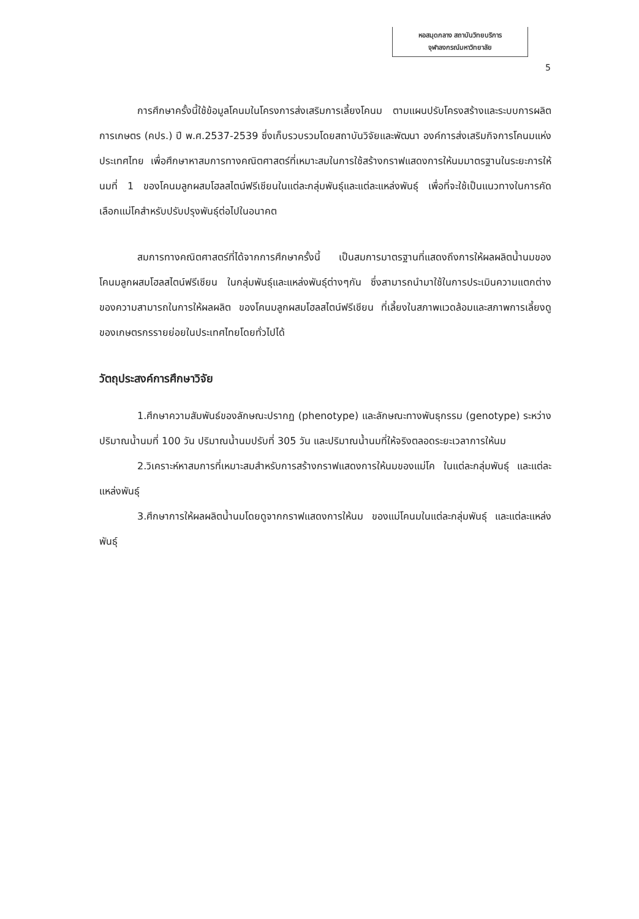หอสมุดกลาง สถาบันวิทยบริการ
จุฬาลงกรณ์มหาวิทยาลัย
5
การศึกษาครั้งนี้ใช้ข้อมูลโคนมในโครงการส่งเสริมการเลี้ยงโคนม ตามแผนปรับโครงสร้างและระบบการผลิตการเกษตร (คปร.) ปี พ.ศ.2537-2539 ซึ่งเก็บรวบรวมโดยสถาบันวิจัยและพัฒนา องค์การส่งเสริมกิจการโคนมแห่งประเทศไทย เพื่อศึกษาหาสมการทางคณิตศาสตร์ที่เหมาะสมในการใช้สร้างกราฟแสดงการให้นมมาตรฐานในระยะการให้นมที่ 1 ของโคนมลูกผสมโฮลสไตน์ฟรีเชียนในแต่ละกลุ่มพันธุ์และแต่ละแหล่งพันธุ์ เพื่อที่จะใช้เป็นแนวทางในการคัดเลือกแม่โคสำหรับปรับปรุงพันธุ์ต่อไปในอนาคต
สมการทางคณิตศาสตร์ที่ได้จากการศึกษาครั้งนี้ เป็นสมการมาตรฐานที่แสดงถึงการให้ผลผลิตน้ำนมของโคนมลูกผสมโฮลสไตน์ฟรีเชียน ในกลุ่มพันธุ์และแหล่งพันธุ์ต่างๆกัน ซึ่งสามารถนำมาใช้ในการประเมินความแตกต่างของความสามารถในการให้ผลผลิต ของโคนมลูกผสมโฮลสไตน์ฟรีเชียน ที่เลี้ยงในสภาพแวดล้อมและสภาพการเลี้ยงดูของเกษตรกรรายย่อยในประเทศไทยโดยทั่วไปได้
วัตถุประสงค์การศึกษาวิจัย
1.ศึกษาความสัมพันธ์ของลักษณะปรากฏ (phenotype) และลักษณะทางพันธุกรรม (genotype) ระหว่างปริมาณน้ำนมที่ 100 วัน ปริมาณน้ำนมปรับที่ 305 วัน และปริมาณน้ำนมที่ให้จริงตลอดระยะเวลาการให้นม
2.วิเคราะห์หาสมการที่เหมาะสมสำหรับการสร้างกราฟแสดงการให้นมของแม่โค ในแต่ละกลุ่มพันธุ์ และแต่ละแหล่งพันธุ์
3.ศึกษาการให้ผลผลิตน้ำนมโดยดูจากกราฟแสดงการให้นม ของแม่โคนมในแต่ละกลุ่มพันธุ์ และแต่ละแหล่งพันธุ์